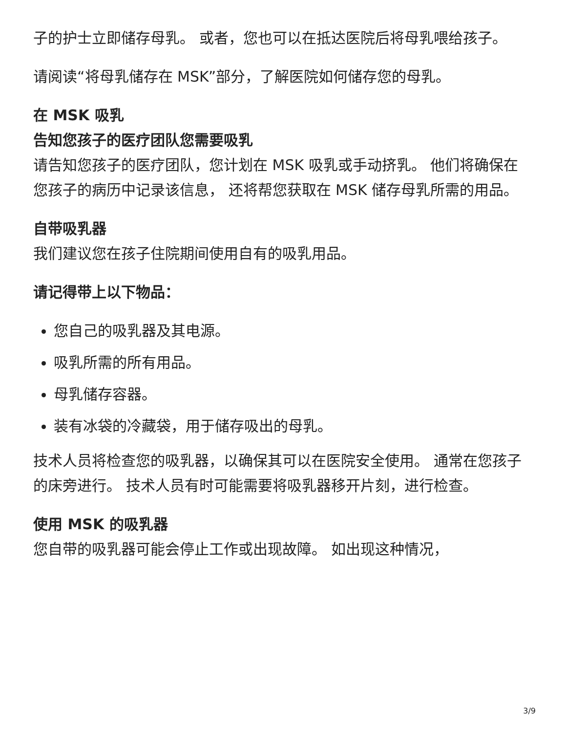子的护士立即储存母乳。 或者，您也可以在抵达医院后将母乳喂给孩子。
请阅读“将母乳储存在 MSK”部分，了解医院如何储存您的母乳。
在 MSK 吸乳
告知您孩子的医疗团队您需要吸乳
请告知您孩子的医疗团队，您计划在 MSK 吸乳或手动挤乳。 他们将确保在您孩子的病历中记录该信息， 还将帮您获取在 MSK 储存母乳所需的用品。
自带吸乳器
我们建议您在孩子住院期间使用自有的吸乳用品。
请记得带上以下物品：
您自己的吸乳器及其电源。
吸乳所需的所有用品。
母乳储存容器。
装有冰袋的冷藏袋，用于储存吸出的母乳。
技术人员将检查您的吸乳器，以确保其可以在医院安全使用。 通常在您孩子的床旁进行。 技术人员有时可能需要将吸乳器移开片刻，进行检查。
使用 MSK 的吸乳器
您自带的吸乳器可能会停止工作或出现故障。 如出现这种情况，
3/9